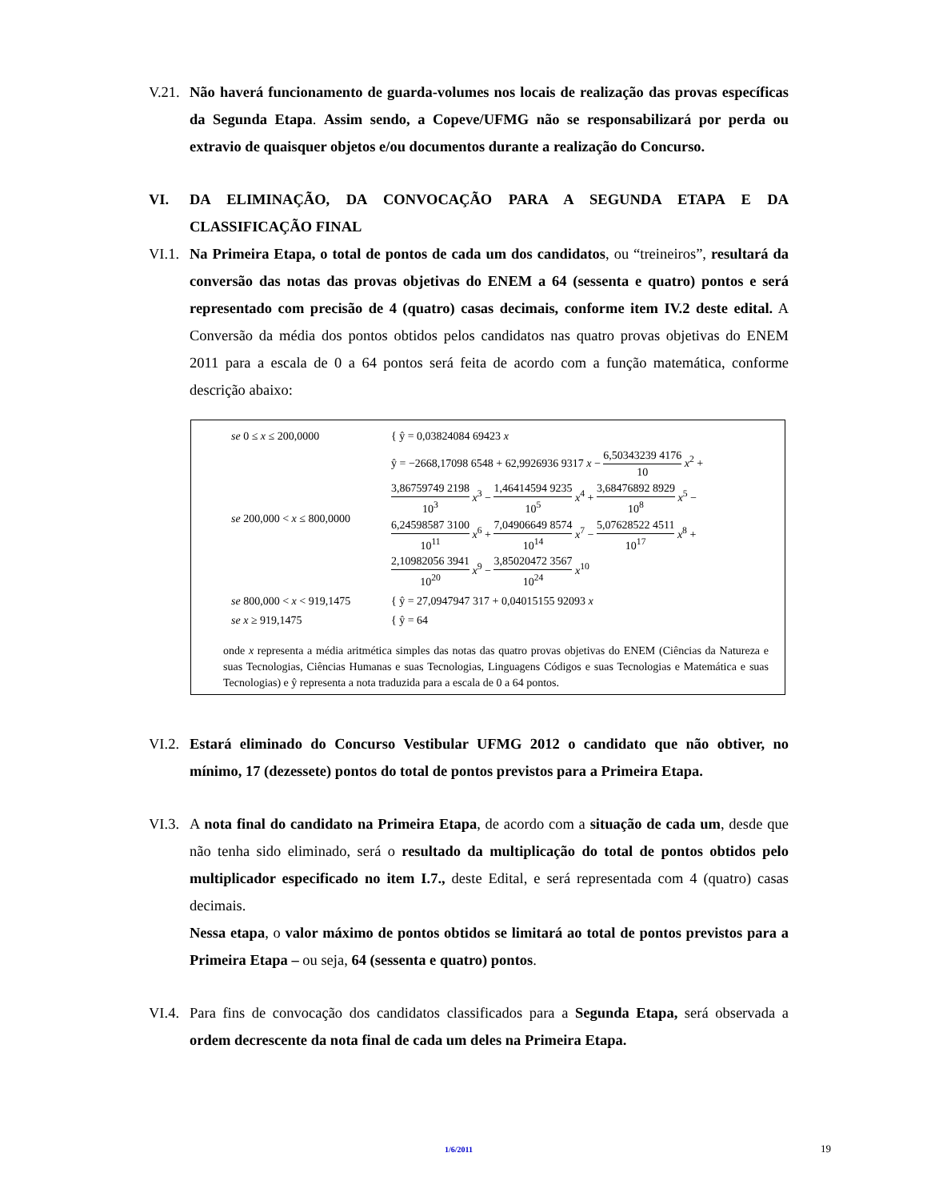V.21.
Não haverá funcionamento de guarda-volumes nos locais de realização das provas específicas da Segunda Etapa. Assim sendo, a Copeve/UFMG não se responsabilizará por perda ou extravio de quaisquer objetos e/ou documentos durante a realização do Concurso.
VI. DA ELIMINAÇÃO, DA CONVOCAÇÃO PARA A SEGUNDA ETAPA E DA CLASSIFICAÇÃO FINAL
VI.1.
Na Primeira Etapa, o total de pontos de cada um dos candidatos, ou “treineiros”, resultará da conversão das notas das provas objetivas do ENEM a 64 (sessenta e quatro) pontos e será representado com precisão de 4 (quatro) casas decimais, conforme item IV.2 deste edital. A Conversão da média dos pontos obtidos pelos candidatos nas quatro provas objetivas do ENEM 2011 para a escala de 0 a 64 pontos será feita de acordo com a função matemática, conforme descrição abaixo:
se 0 ≤ x ≤ 200,0000 { ŷ = 0,03824084 69423 x
se 200,000 < x ≤ 800,0000
ŷ = −2668,17098 6548 + 62,9926936 9317 x − 6,50343239 4176 10 x<sup>2</sup> +
3,86759749 2198 10<sup>3</sup> x<sup>3</sup> − 1,46414594 9235 10<sup>5</sup> x<sup>4</sup> + 3,68476892 8929 10<sup>8</sup> x<sup>5</sup> −
6,24598587 3100 10<sup>11</sup> x<sup>6</sup> + 7,04906649 8574 10<sup>14</sup> x<sup>7</sup> − 5,07628522 4511 10<sup>17</sup> x<sup>8</sup> +
2,10982056 3941 10<sup>20</sup> x<sup>9</sup> − 3,85020472 3567 10<sup>24</sup> x<sup>10</sup>
se 800,000 < x < 919,1475
{ ŷ = 27,0947947 317 + 0,04015155 92093 x
se x ≥ 919,1475 { ŷ = 64
onde x representa a média aritmética simples das notas das quatro provas objetivas do ENEM (Ciências da Natureza e suas Tecnologias, Ciências Humanas e suas Tecnologias, Linguagens Códigos e suas Tecnologias e Matemática e suas Tecnologias) e ŷ representa a nota traduzida para a escala de 0 a 64 pontos.
VI.2.
Estará eliminado do Concurso Vestibular UFMG 2012 o candidato que não obtiver, no mínimo, 17 (dezessete) pontos do total de pontos previstos para a Primeira Etapa.
VI.3.
A nota final do candidato na Primeira Etapa, de acordo com a situação de cada um, desde que não tenha sido eliminado, será o resultado da multiplicação do total de pontos obtidos pelo multiplicador especificado no item I.7., deste Edital, e será representada com 4 (quatro) casas decimais.
Nessa etapa, o valor máximo de pontos obtidos se limitará ao total de pontos previstos para a Primeira Etapa – ou seja, 64 (sessenta e quatro) pontos.
VI.4.
Para fins de convocação dos candidatos classificados para a Segunda Etapa, será observada a ordem decrescente da nota final de cada um deles na Primeira Etapa.
1/6/2011 19